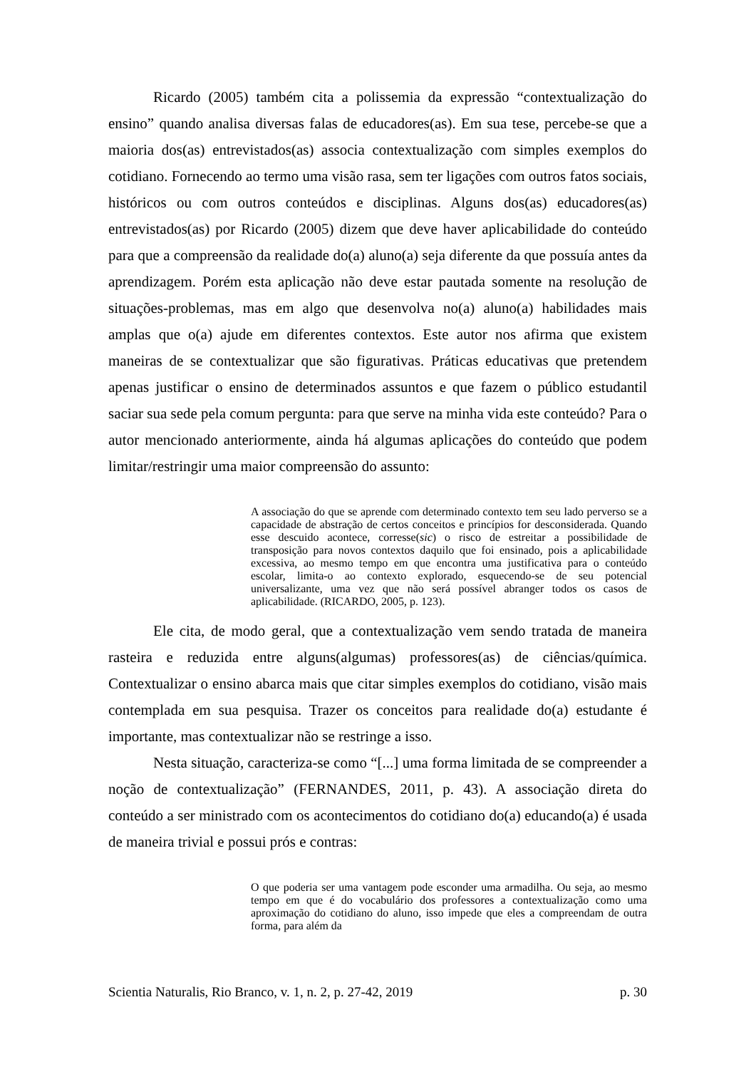Ricardo (2005) também cita a polissemia da expressão “contextualização do ensino” quando analisa diversas falas de educadores(as). Em sua tese, percebe-se que a maioria dos(as) entrevistados(as) associa contextualização com simples exemplos do cotidiano. Fornecendo ao termo uma visão rasa, sem ter ligações com outros fatos sociais, históricos ou com outros conteúdos e disciplinas. Alguns dos(as) educadores(as) entrevistados(as) por Ricardo (2005) dizem que deve haver aplicabilidade do conteúdo para que a compreensão da realidade do(a) aluno(a) seja diferente da que possuía antes da aprendizagem. Porém esta aplicação não deve estar pautada somente na resolução de situações-problemas, mas em algo que desenvolva no(a) aluno(a) habilidades mais amplas que o(a) ajude em diferentes contextos. Este autor nos afirma que existem maneiras de se contextualizar que são figurativas. Práticas educativas que pretendem apenas justificar o ensino de determinados assuntos e que fazem o público estudantil saciar sua sede pela comum pergunta: para que serve na minha vida este conteúdo? Para o autor mencionado anteriormente, ainda há algumas aplicações do conteúdo que podem limitar/restringir uma maior compreensão do assunto:
A associação do que se aprende com determinado contexto tem seu lado perverso se a capacidade de abstração de certos conceitos e princípios for desconsiderada. Quando esse descuido acontece, corresse(sic) o risco de estreitar a possibilidade de transposição para novos contextos daquilo que foi ensinado, pois a aplicabilidade excessiva, ao mesmo tempo em que encontra uma justificativa para o conteúdo escolar, limita-o ao contexto explorado, esquecendo-se de seu potencial universalizante, uma vez que não será possível abranger todos os casos de aplicabilidade. (RICARDO, 2005, p. 123).
Ele cita, de modo geral, que a contextualização vem sendo tratada de maneira rasteira e reduzida entre alguns(algumas) professores(as) de ciências/química. Contextualizar o ensino abarca mais que citar simples exemplos do cotidiano, visão mais contemplada em sua pesquisa. Trazer os conceitos para realidade do(a) estudante é importante, mas contextualizar não se restringe a isso.
Nesta situação, caracteriza-se como “[...] uma forma limitada de se compreender a noção de contextualização” (FERNANDES, 2011, p. 43). A associação direta do conteúdo a ser ministrado com os acontecimentos do cotidiano do(a) educando(a) é usada de maneira trivial e possui prós e contras:
O que poderia ser uma vantagem pode esconder uma armadilha. Ou seja, ao mesmo tempo em que é do vocabulário dos professores a contextualização como uma aproximação do cotidiano do aluno, isso impede que eles a compreendam de outra forma, para além da
Scientia Naturalis, Rio Branco, v. 1, n. 2, p. 27-42, 2019 p. 30